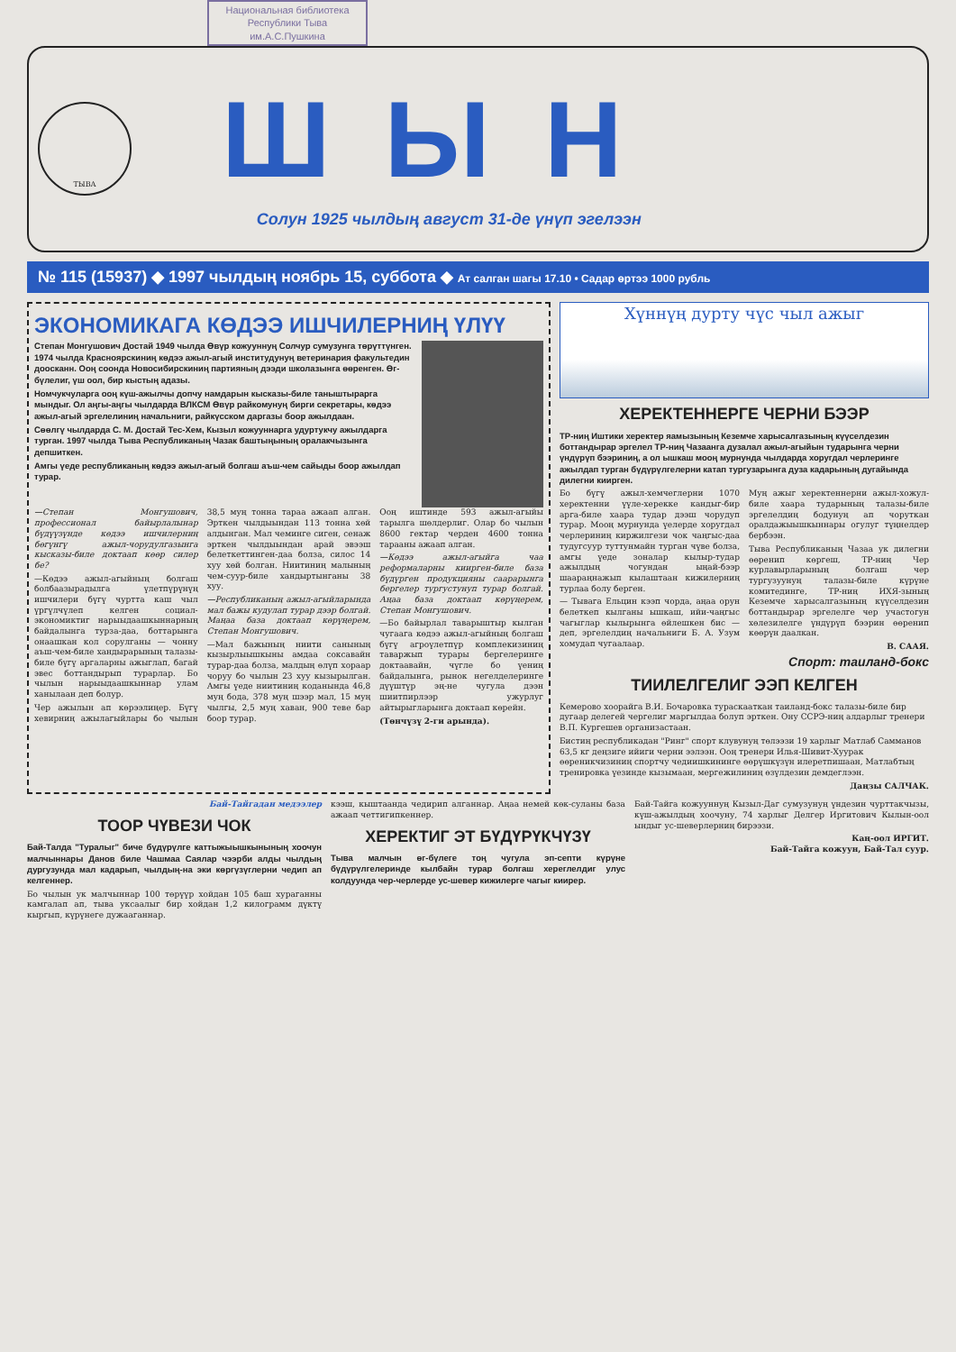Национальная библиотека
Республики Тыва
им.А.С.Пушкина
ТЫВА
ШЫН
Солун 1925 чылдың август 31-де үнүп эгелээн
№ 115 (15937) ◆ 1997 чылдың ноябрь 15, суббота ◆ Ат салган шагы 17.10 • Садар өртээ 1000 рубль
ЭКОНОМИКАГА КӨДЭЭ ИШЧИЛЕРНИҢ ҮЛҮҮ
Степан Монгушович Достай 1949 чылда Өвүр кожууннуң Солчур сумузунга төрүттүнген. 1974 чылда Красноярскиниң көдээ ажыл-агый институдунуң ветеринария факультедин доосканн. Ооң соонда Новосибирскиниң партияның дээди школазынга өөренген. Өг-бүлелиг, үш оол, бир кыстың адазы.
Номчукчуларга ооң күш-ажылчы допчу намдарын кысказы-биле таныштырарга мындыг. Ол аңгы-аңгы чылдарда ВЛКСМ Өвүр райкомунуң бирги секретары, көдээ ажыл-агый эргелелиниң начальниги, райкүсском даргазы боор ажылдаан.
Сөөлгү чылдарда С. М. Достай Тес-Хем, Кызыл кожууннарга удуртукчу ажылдарга турган. 1997 чылда Тыва Республиканың Чазак баштыңының оралакчызынга депшиткен.
Амгы үеде республиканың көдээ ажыл-агый болгаш аъш-чем сайыды боор ажылдап турар.
—Степан Монгушович, профессионал байырлалынар бүдүүзүнде көдээ ишчилерниң бөгүнгү ажыл-чорудулгазынга кысказы-биле доктаап көөр силер бе?
—Көдээ ажыл-агыйның болгаш болбаазырадылга үлетпүрүнүң ишчилери бүгү чуртта каш чыл үргүлчүлеп келген социал-экономиктиг нарыыдаашкыннарның байдалынга турза-даа, боттарынга онаашкан кол сорулганы — чонну аъш-чем-биле хандырарының талазы-биле бүгү аргаларны ажыглап, багай эвес боттандырып турарлар. Бо чылын нарыыдаашкыннар улам ханылаан деп болур.
Чер ажылын ап көрээлиңер. Бүгү хевирниң ажылагыйлары бо чылын 38,5 муң тонна тараа ажаап алган. Эрткен чылдыындан 113 тонна хөй алдынган. Мал чеминге сиген, сенаж эрткен чылдыындан арай эвээш белеткеттинген-даа болза, силос 14 хуу хөй болган. Ниитиниң малының чем-суур-биле хандыртынганы 38 хуу.
—Республиканың ажыл-агыйларында мал бажы кудулап турар дээр болгай. Маңаа база доктаап көрүңерем, Степан Монгушович.
—Мал бажының ниити санының кызырлыышкыны амдаа соксавайн турар-даа болза, малдың өлүп хораар чоруу бо чылын 23 хуу кызырылган. Амгы үеде ниитиниң коданында 46,8 муң бода, 378 муң шээр мал, 15 муң чылгы, 2,5 муң хаван, 900 теве бар боор турар.
Ооң иштинде 593 ажыл-агыйы тарылга шөлдерлиг. Олар бо чылын 8600 гектар черден 4600 тонна тарааны ажаап алган.
—Көдээ ажыл-агыйга чаа реформаларны киирген-биле база бүдүрген продукцияны саарарынга бергелер тургустунуп турар болгай. Аңаа база доктаап көрүңерем, Степан Монгушович.
—Бо байырлал таварыштыр кылган чугаага көдээ ажыл-агыйның болгаш бүгү агроүлетпүр комплекизиниң таваржып турары бергелеринге доктаавайн, чүгле бо үениң байдалынга, рынок негелделеринге дүүштүр эң-не чугула дээн шиитпирлээр ужурлуг айтырыгларынга доктаап көрейн.
(Төнчүзү 2-ги арында).
Хүннүң дурту чүс чыл ажыг
ХЕРЕКТЕННЕРГЕ ЧЕРНИ БЭЭР
ТР-ниң Иштики херектер яамызының Кеземче харысалгазының күүселдезин боттандырар эргелел ТР-ниң Чазаанга дузалал ажыл-агыйын тударынга черни үндүрүп бээриниң, а ол ышкаш мооң мурнунда чылдарда хоругдал черлеринге ажылдап турган бүдүрүлгелерни катап тургузарынга дуза кадарының дугайында дилегни киирген.
Бо бүгү ажыл-хемчеглерни 1070 херектенни үүле-херекке кандыг-бир арга-биле хаара тудар дээш чорудуп турар. Мооң мурнунда үелерде хоругдал черлериниң киржилгези чок чаңгыс-даа тудугсуур туттунмайн турган чүве болза, амгы үеде зоналар кылыр-тудар ажылдың чогундан ыңай-бээр шаараңнажып кылаштаан кижилерниң турлаа болу берген.
— Тывага Ельцин кээп чорда, аңаа орун белеткеп кылганы ышкаш, ийи-чаңгыс чагыглар кылырынга өйлешкен бис — деп, эргелелдиң начальниги Б. А. Узум хомудап чугаалаар.
Муң ажыг херектеннерни ажыл-хожул-биле хаара тударының талазы-биле эргелелдиң бодунуң ап чоруткан оралдажыышкыннары огулуг түңнелдер бербээн.
Тыва Республиканың Чазаа ук дилегни өөренип көргеш, ТР-ниң Чер курлавырларының болгаш чер тургузуунуң талазы-биле күрүне комитединге, ТР-ниң ИХЯ-зының Кеземче харысалгазының күүселдезин боттандырар эргелелге чер участогун хөлезилелге үндүрүп бээрин өөренип көөрүн даалкан.
В. СААЯ.
Спорт: таиланд-бокс
ТИИЛЕЛГЕЛИГ ЭЭП КЕЛГЕН
Кемерово хоорайга В.И. Бочаровка тураскааткан таиланд-бокс талазы-биле бир дугаар делегей чергелиг маргылдаа болуп эрткен. Ону ССРЭ-ниң алдарлыг тренери В.П. Кургешев организастаан.
Бистиң республикадан "Ринг" спорт клувунуң төлээзи 19 харлыг Матлаб Самманов 63,5 кг деңзиге ийиги черни ээлээн. Ооң тренери Илья-Шивит-Хуурак өөреникчизиниң спортчу чедиишкининге өөрүшкүзүн илеретпишаан, Матлабтың тренировка үезинде кызымаан, мергежилиниң өзүлдезин демдеглээн.
Даңзы САЛЧАК.
Бай-Тайгадан медээлер
ТООР ЧҮВЕЗИ ЧОК
Бай-Талда "Туралыг" биче бүдүрүлге каттыжыышкынының хоочун малчыннары Данов биле Чашмаа Саялар чээрби алды чылдың дургузунда мал кадарып, чылдың-на эки көргүзүглерни чедип ап келгеннер.
Бо чылын ук малчыннар 100 төрүүр хойдан 105 баш хураганны камгалап ап, тыва уксаалыг бир хойдан 1,2 килограмм дүктү кыргып, күрүнеге дужааганнар.
кээш, кыштаанда чедирип алганнар. Аңаа немей көк-суланы база ажаап четтигипкеннер.
ХЕРЕКТИГ ЭТ БҮДҮРҮКЧҮЗҮ
Тыва малчын өг-бүлеге тоң чугула эп-септи күрүне бүдүрүлгелеринде кылбайн турар болгаш хереглелдиг улус колдуунда чер-черлерде ус-шевер кижилерге чагыг киирер.
Бай-Тайга кожууннуң Кызыл-Даг сумузунуң үндезин чурттакчызы, күш-ажылдың хоочуну, 74 харлыг Делгер Иргитович Кылын-оол ындыг ус-шеверлерниң бирээзи.
Каң-оол ИРГИТ.
Бай-Тайга кожуун, Бай-Тал суур.